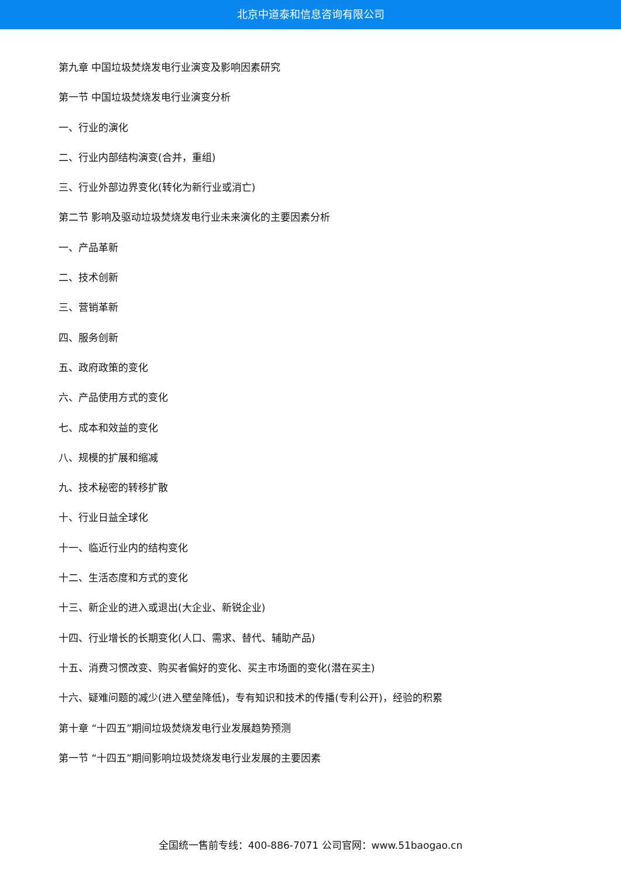北京中道泰和信息咨询有限公司
第九章 中国垃圾焚烧发电行业演变及影响因素研究
第一节 中国垃圾焚烧发电行业演变分析
一、行业的演化
二、行业内部结构演变(合并，重组)
三、行业外部边界变化(转化为新行业或消亡)
第二节 影响及驱动垃圾焚烧发电行业未来演化的主要因素分析
一、产品革新
二、技术创新
三、营销革新
四、服务创新
五、政府政策的变化
六、产品使用方式的变化
七、成本和效益的变化
八、规模的扩展和缩减
九、技术秘密的转移扩散
十、行业日益全球化
十一、临近行业内的结构变化
十二、生活态度和方式的变化
十三、新企业的进入或退出(大企业、新锐企业)
十四、行业增长的长期变化(人口、需求、替代、辅助产品)
十五、消费习惯改变、购买者偏好的变化、买主市场面的变化(潜在买主)
十六、疑难问题的减少(进入壁垒降低)，专有知识和技术的传播(专利公开)，经验的积累
第十章 “十四五”期间垃圾焚烧发电行业发展趋势预测
第一节 “十四五”期间影响垃圾焚烧发电行业发展的主要因素
全国统一售前专线：400-886-7071 公司官网：www.51baogao.cn